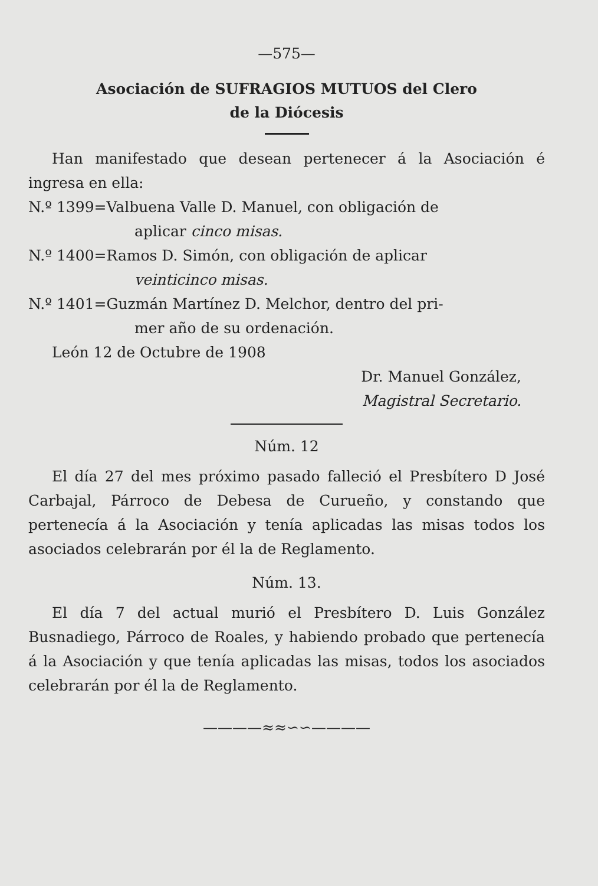—575—
Asociación de SUFRAGIOS MUTUOS del Clero
de la Diócesis
Han manifestado que desean pertenecer á la Asociación é ingresa en ella:
N.º 1399=Valbuena Valle D. Manuel, con obligación de
aplicar cinco misas.
N.º 1400=Ramos D. Simón, con obligación de aplicar
veinticinco misas.
N.º 1401=Guzmán Martínez D. Melchor, dentro del pri-
mer año de su ordenación.
León 12 de Octubre de 1908
Dr. Manuel González,
Magistral Secretario.
Núm. 12
El día 27 del mes próximo pasado falleció el Presbítero D José Carbajal, Párroco de Debesa de Curueño, y constando que pertenecía á la Asociación y tenía aplicadas las misas todos los asociados celebrarán por él la de Reglamento.
Núm. 13.
El día 7 del actual murió el Presbítero D. Luis González Busnadiego, Párroco de Roales, y habiendo probado que pertenecía á la Asociación y que tenía aplicadas las misas, todos los asociados celebrarán por él la de Reglamento.
————≈≈∽∽————